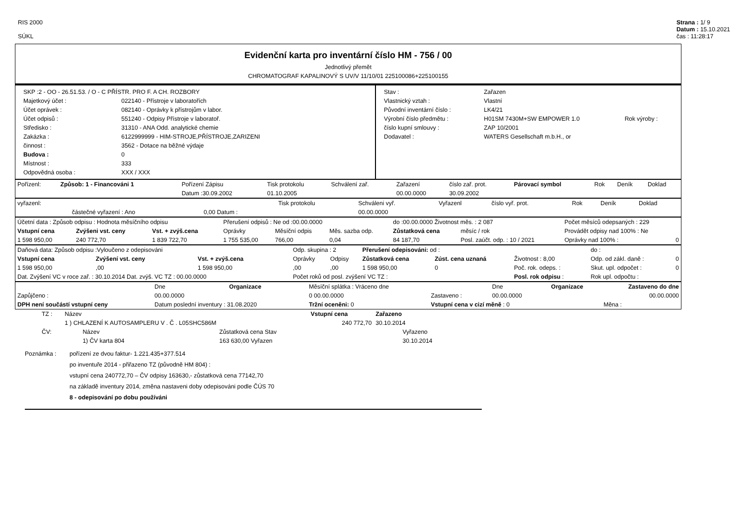RIS 2000
SÚKL
Strana : 1/ 9
Datum : 15.10.2021
čas : 11:28:17
Evidenční karta pro inventární číslo HM - 756 / 00
Jednotlivý přemět
CHROMATOGRAF KAPALINOVÝ S UV/V 11/10/01 225100086+225100155
| SKP :2 - OO - 26.51.53. / O - C PŘÍSTR. PRO F. A CH. ROZBORY | |
| Majetkový účet : | 022140 - Přístroje v laboratořích |
| Účet oprávek : | 082140 - Oprávky k přístrojům v labor. |
| Účet odpisů : | 551240 - Odpisy Přístroje v laboratoř. |
| Středisko : | 31310 - ANA Odd. analytické chemie |
| Zakázka : | 6122999999 - HIM-STROJE,PŘÍSTROJE,ZARIZENI |
| činnost : | 3562 - Dotace na běžné výdaje |
| Budova : | 0 |
| Místnost : | 333 |
| Odpovědná osoba : | XXX / XXX |
| Stav : | Zařazen | |
| Vlastnický vztah : | Vlastní | |
| Původní inventární číslo : | LK4/21 | |
| Výrobní číslo předmětu : | H01SM 7430M+SW EMPOWER 1.0 | Rok výroby : |
| číslo kupní smlouvy : | ZAP 10/2001 | |
| Dodavatel : | WATERS Gesellschaft m.b.H., or | |
| Pořízenl: | Způsob: 1 - Financováni 1 | Pořízení Zápisu | Tisk protokolu | Schválení zař. | Zařazení | číslo zař. prot. | Párovací symbol | Rok | Deník | Doklad |
| | | Datum :30.09.2002 | 01.10.2005 | | 00.00.0000 | 30.09.2002 | | | | |
| vyřazenl: | | | Tisk protokolu | Schváleni vyř. | Vyřazenl | číslo vyř. prot. | Rok | Deník | Doklad |
| | částečné vyřazení : Ano | 0,00 Datum : | | 00.00.0000 | | | | | |
| Účetní data : Způsob odpisu : Hodnota měsíčního odpisu | | | Přerušení odpisů : Ne od :00.00.0000 | | | do :00.00.0000 Životnost měs. : 2 087 | | Počet měsíců odepsaných : 229 | |
| Vstupní cena | Zvýšeni vst. ceny | Vst. + zvýš.cena | Oprávky | Měsíční odpis | Měs. sazba odp. | Zůstatková cena | měsíc / rok | Provádět odpisy nad 100% : Ne | |
| 1 598 950,00 | 240 772,70 | 1 839 722,70 | 1 755 535,00 | 766,00 | 0,04 | 84 187,70 | Posl. zaúčt. odp. : 10 / 2021 | Oprávky nad 100% : | 0 |
| Daňová data: Způsob odpisu :Vyloučeno z odepisováni | | | Odp. skupina : 2 | | Přerušení odepisováni: od : | | | do : | |
| Vstupní cena | Zvýšení vst. ceny | Vst. + zvýš.cena | Oprávky | Odpisy | Zůstatková cena | Zúst. cena uznaná | Životnost : 8,00 | Odp. od zákl. daně : | 0 |
| 1 598 950,00 | ,00 | 1 598 950,00 | ,00 | ,00 | 1 598 950,00 | 0 | Poč. rok. odeps. : | Skut. upl. odpočet : | 0 |
| Dat. Zvýšení VC v roce zař. : 30.10.2014 Dat. zvýš. VC TZ : 00.00.0000 | | | Počet roků od posl. zvýšení VC TZ : | | | | Posl. rok odpisu : | Rok upl. odpočtu : | |
| | Dne | Organizace | Měsíční splátka : Vráceno dne | | Dne | Organizace | Zastaveno do dne |
| Zapůjčeno : | 00.00.0000 | | 0 00.00.0000 | Zastaveno : | 00.00.0000 | | 00.00.0000 |
| DPH není součástí vstupní ceny | Datum poslední inventury : 31.08.2020 | | Tržní oceněni: 0 | Vstupní cena v cizí měně : 0 | | | Měna : |
| TZ : | Název | Vstupní cena | Zařazeno |
| | 1 ) CHLAZENÍ K AUTOSAMPLERU V . Č . L05SHC586M | 240 772,70 | 30.10.2014 |
| ČV: | Název | Zůstatková cena Stav | Vyřazeno |
| | 1) ČV karta 804 | 163 630,00 Vyřazen | 30.10.2014 |
Poznámka : pořízení ze dvou faktur- 1.221.435+377.514
po inventuře 2014 - přiřazeno TZ (původně HM 804) :
vstupní cena 240772,70 – ČV odpisy 163630,- zůstatková cena 77142,70
na základě inventury 2014, změna nastaveni doby odepisováni podle ČÚS 70
8 - odepisování po dobu používáni